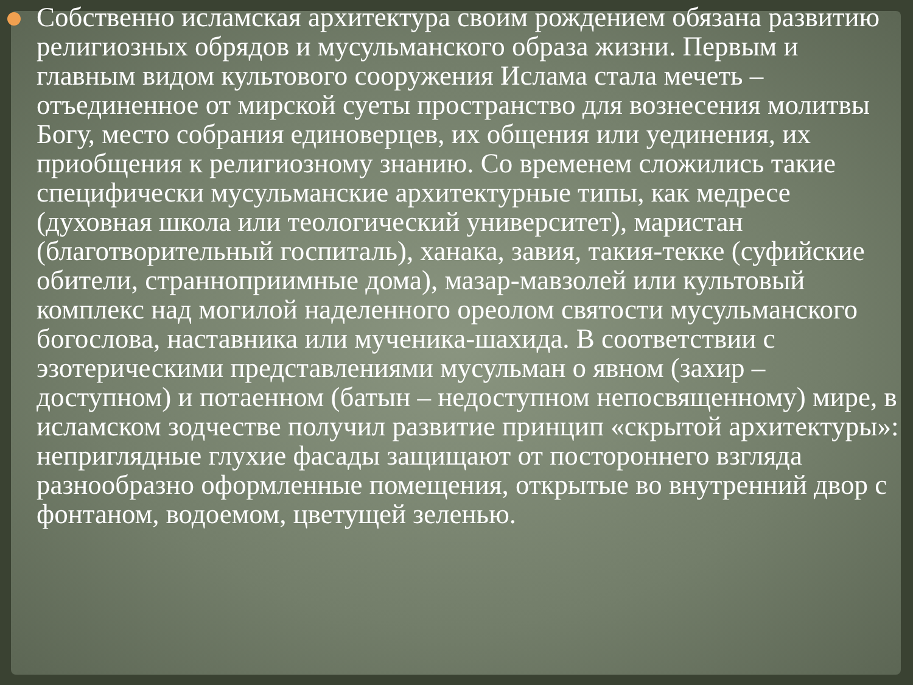Собственно исламская архитектура своим рождением обязана развитию религиозных обрядов и мусульманского образа жизни. Первым и главным видом культового сооружения Ислама стала мечеть – отъединенное от мирской суеты пространство для вознесения молитвы Богу, место собрания единоверцев, их общения или уединения, их приобщения к религиозному знанию. Со временем сложились такие специфически мусульманские архитектурные типы, как медресе (духовная школа или теологический университет), маристан (благотворительный госпиталь), ханака, завия, такия-текке (суфийские обители, странноприимные дома), мазар-мавзолей или культовый комплекс над могилой наделенного ореолом святости мусульманского богослова, наставника или мученика-шахида. В соответствии с эзотерическими представлениями мусульман о явном (захир – доступном) и потаенном (батын – недоступном непосвященному) мире, в исламском зодчестве получил развитие принцип «скрытой архитектуры»: неприглядные глухие фасады защищают от постороннего взгляда разнообразно оформленные помещения, открытые во внутренний двор с фонтаном, водоемом, цветущей зеленью.